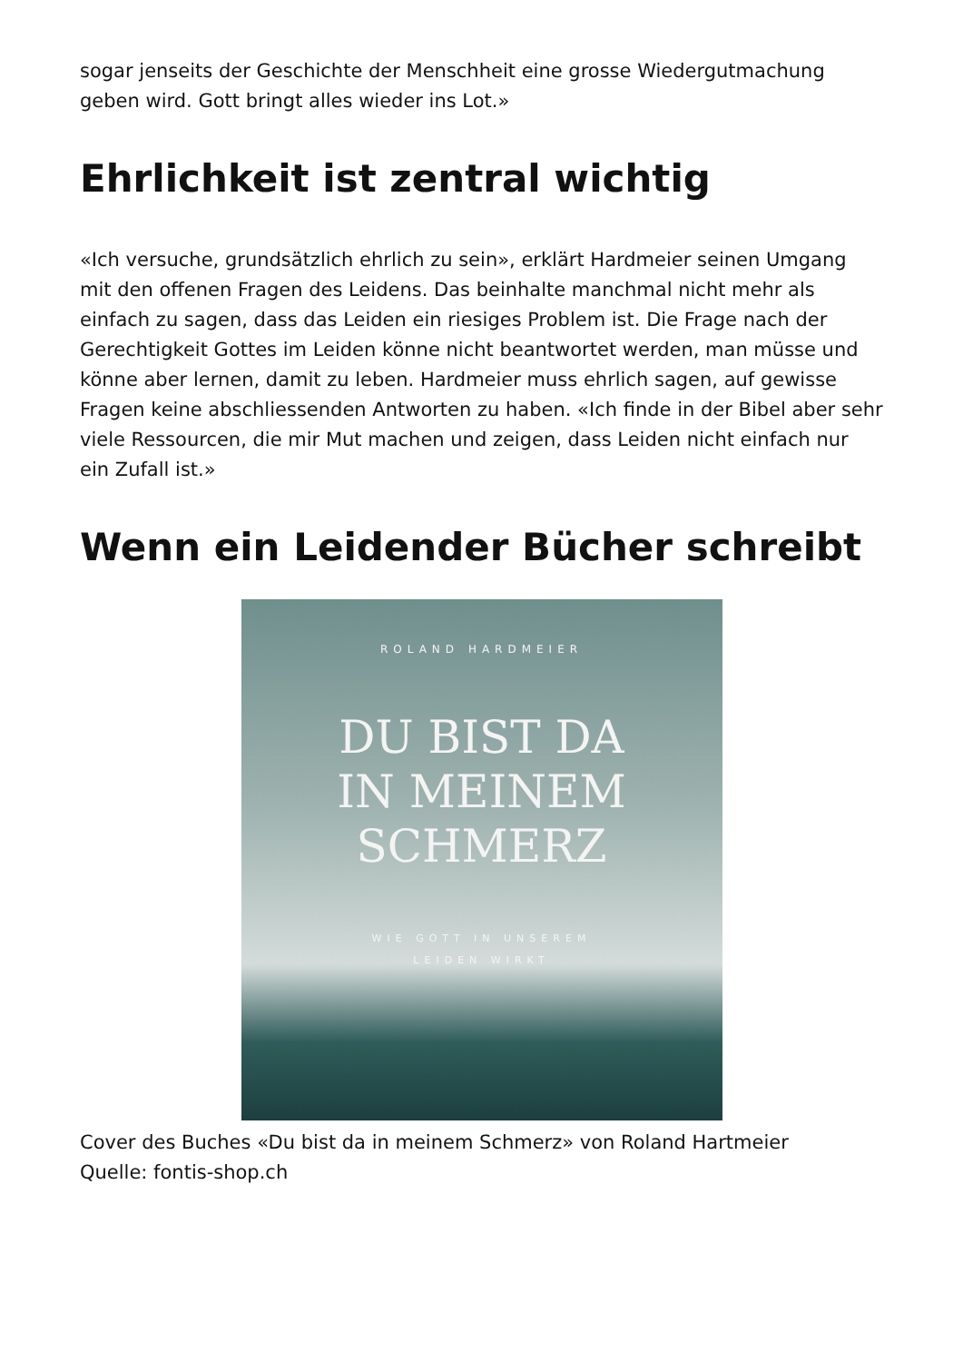sogar jenseits der Geschichte der Menschheit eine grosse Wiedergutmachung geben wird. Gott bringt alles wieder ins Lot.»
Ehrlichkeit ist zentral wichtig
«Ich versuche, grundsätzlich ehrlich zu sein», erklärt Hardmeier seinen Umgang mit den offenen Fragen des Leidens. Das beinhalte manchmal nicht mehr als einfach zu sagen, dass das Leiden ein riesiges Problem ist. Die Frage nach der Gerechtigkeit Gottes im Leiden könne nicht beantwortet werden, man müsse und könne aber lernen, damit zu leben. Hardmeier muss ehrlich sagen, auf gewisse Fragen keine abschliessenden Antworten zu haben. «Ich finde in der Bibel aber sehr viele Ressourcen, die mir Mut machen und zeigen, dass Leiden nicht einfach nur ein Zufall ist.»
Wenn ein Leidender Bücher schreibt
ROLAND HARDMEIER
DU BIST DA
IN MEINEM
SCHMERZ
WIE GOTT IN UNSEREM
LEIDEN WIRKT
Cover des Buches «Du bist da in meinem Schmerz» von Roland Hartmeier
Quelle: fontis-shop.ch